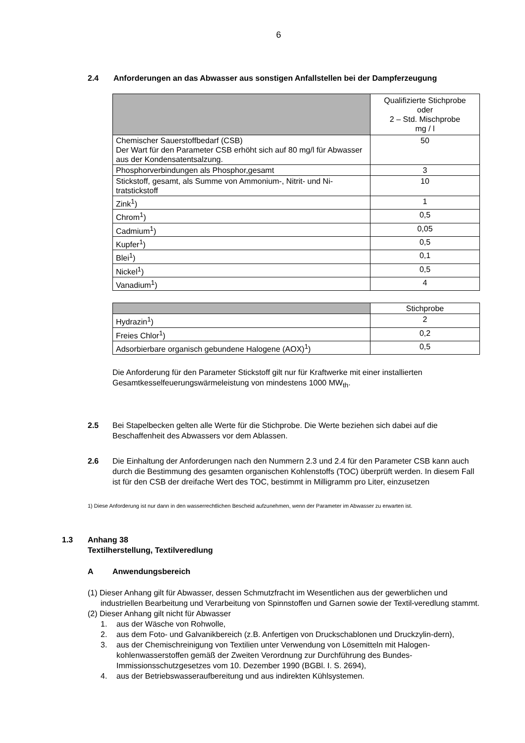6
2.4 Anforderungen an das Abwasser aus sonstigen Anfallstellen bei der Dampferzeugung
| | Qualifizierte Stichprobe oder 2 – Std. Mischprobe mg / l |
| Chemischer Sauerstoffbedarf (CSB) Der Wart für den Parameter CSB erhöht sich auf 80 mg/l für Abwasser aus der Kondensatentsalzung. | 50 |
| Phosphorverbindungen als Phosphor,gesamt | 3 |
| Stickstoff, gesamt, als Summe von Ammonium-, Nitrit- und Ni-tratstickstoff | 10 |
| Zink<sup>1</sup>) | 1 |
| Chrom<sup>1</sup>) | 0,5 |
| Cadmium<sup>1</sup>) | 0,05 |
| Kupfer<sup>1</sup>) | 0,5 |
| Blei<sup>1</sup>) | 0,1 |
| Nickel<sup>1</sup>) | 0,5 |
| Vanadium<sup>1</sup>) | 4 |
| | Stichprobe |
| Hydrazin<sup>1</sup>) | 2 |
| Freies Chlor<sup>1</sup>) | 0,2 |
| Adsorbierbare organisch gebundene Halogene (AOX)<sup>1</sup>) | 0,5 |
Die Anforderung für den Parameter Stickstoff gilt nur für Kraftwerke mit einer installierten Gesamtkesselfeuerungswärmeleistung von mindestens 1000 MW<sub>th</sub>.
2.5 Bei Stapelbecken gelten alle Werte für die Stichprobe. Die Werte beziehen sich dabei auf die Beschaffenheit des Abwassers vor dem Ablassen.
2.6 Die Einhaltung der Anforderungen nach den Nummern 2.3 und 2.4 für den Parameter CSB kann auch durch die Bestimmung des gesamten organischen Kohlenstoffs (TOC) überprüft werden. In diesem Fall ist für den CSB der dreifache Wert des TOC, bestimmt in Milligramm pro Liter, einzusetzen
1) Diese Anforderung ist nur dann in den wasserrechtlichen Bescheid aufzunehmen, wenn der Parameter im Abwasser zu erwarten ist.
1.3 Anhang 38
Textilherstellung, Textilveredlung
A Anwendungsbereich
(1) Dieser Anhang gilt für Abwasser, dessen Schmutzfracht im Wesentlichen aus der gewerblichen und industriellen Bearbeitung und Verarbeitung von Spinnstoffen und Garnen sowie der Textil-veredlung stammt.
(2) Dieser Anhang gilt nicht für Abwasser
1. aus der Wäsche von Rohwolle,
2. aus dem Foto- und Galvanikbereich (z.B. Anfertigen von Druckschablonen und Druckzylin-dern),
3. aus der Chemischreinigung von Textilien unter Verwendung von Lösemitteln mit Halogen-kohlenwasserstoffen gemäß der Zweiten Verordnung zur Durchführung des Bundes-Immissionsschutzgesetzes vom 10. Dezember 1990 (BGBl. I. S. 2694),
4. aus der Betriebswasseraufbereitung und aus indirekten Kühlsystemen.